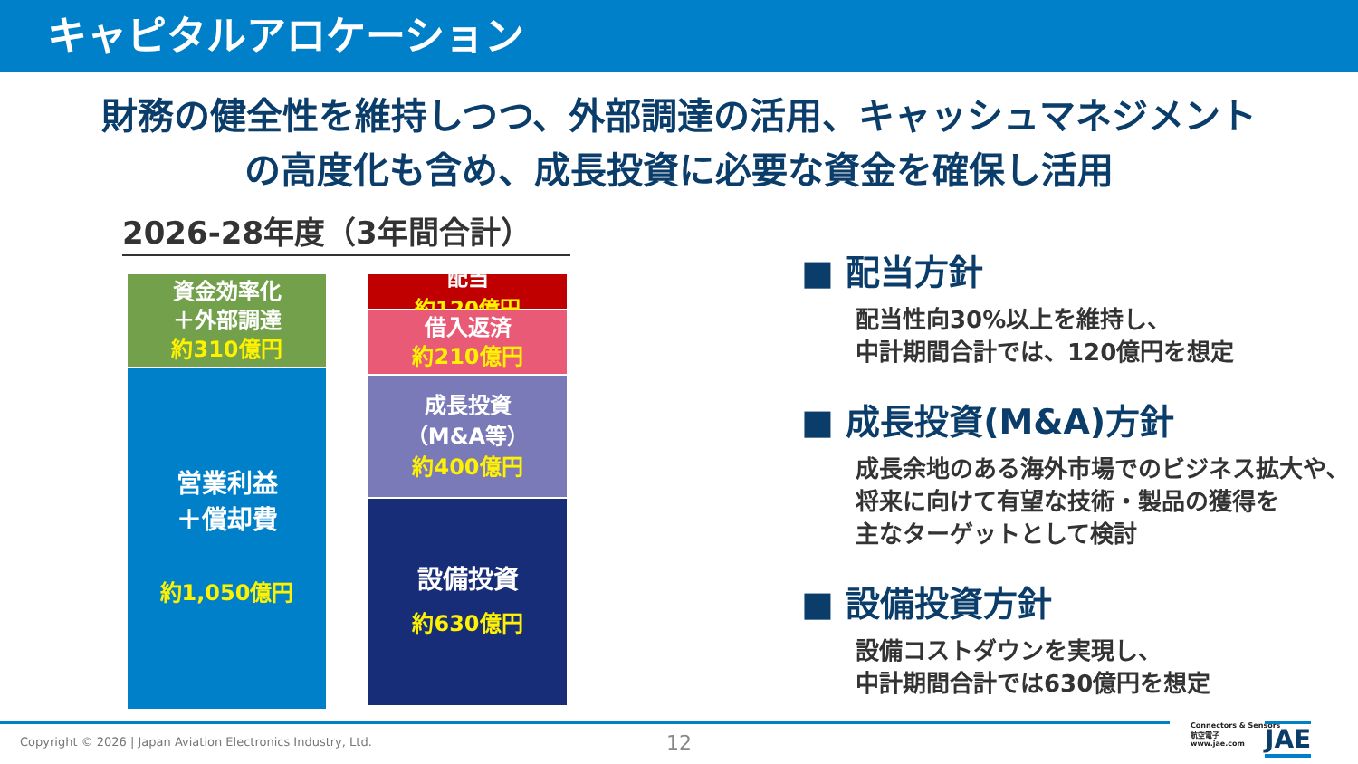キャピタルアロケーション
財務の健全性を維持しつつ、外部調達の活用、キャッシュマネジメント
の高度化も含め、成長投資に必要な資金を確保し活用
2026-28年度（3年間合計）
資金効率化
＋外部調達
約310億円
営業利益
＋償却費
約1,050億円
配当
約120億円
借入返済
約210億円
成長投資
（M&A等）
約400億円
設備投資
約630億円
■ 配当方針
配当性向30%以上を維持し、
中計期間合計では、120億円を想定
■ 成長投資(M&A)方針
成長余地のある海外市場でのビジネス拡大や、
将来に向けて有望な技術・製品の獲得を
主なターゲットとして検討
■ 設備投資方針
設備コストダウンを実現し、
中計期間合計では630億円を想定
Copyright © 2026 | Japan Aviation Electronics Industry, Ltd.
12
Connectors & Sensors
航空電子
www.jae.com
JAE